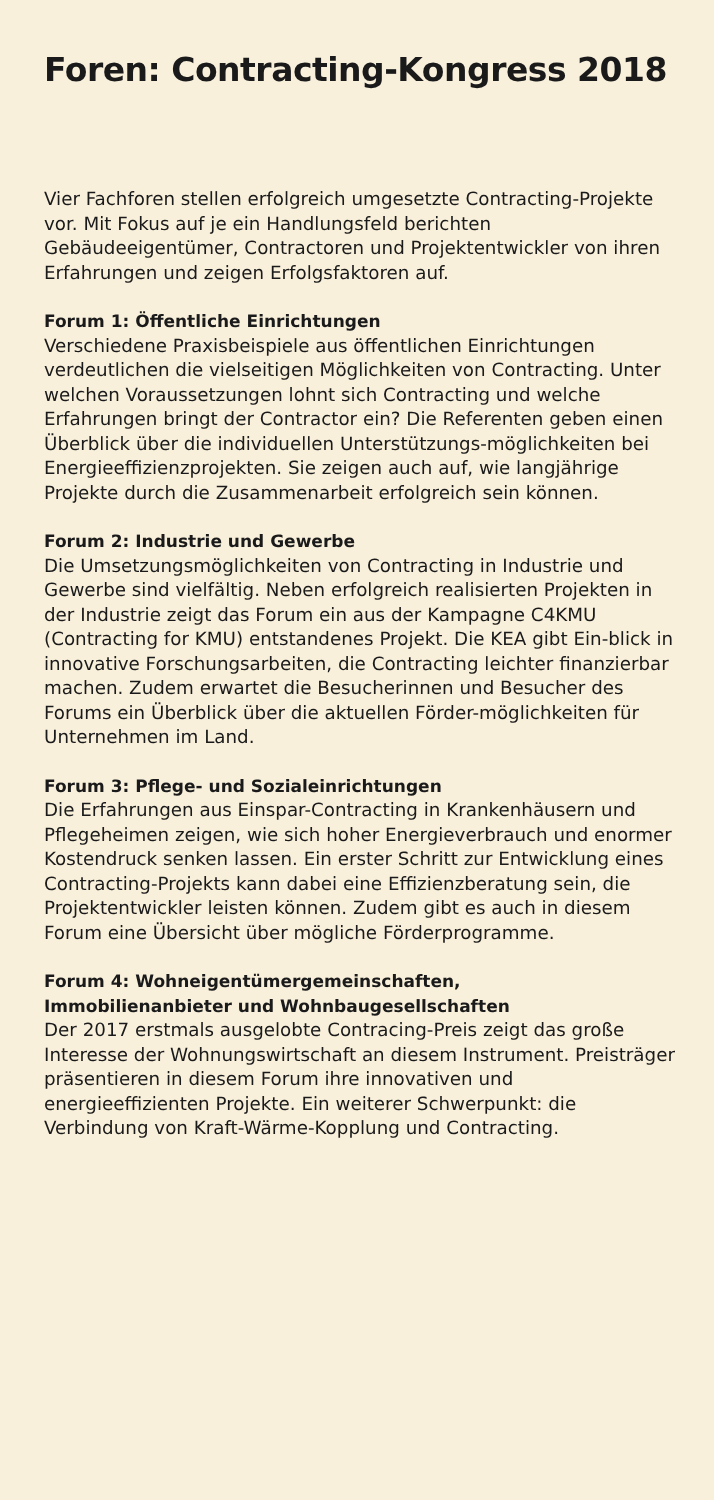Foren: Contracting-Kongress 2018
Vier Fachforen stellen erfolgreich umgesetzte Contracting-Projekte vor. Mit Fokus auf je ein Handlungsfeld berichten Gebäudeeigentümer, Contractoren und Projektentwickler von ihren Erfahrungen und zeigen Erfolgsfaktoren auf.
Forum 1: Öffentliche Einrichtungen
Verschiedene Praxisbeispiele aus öffentlichen Einrichtungen verdeutlichen die vielseitigen Möglichkeiten von Contracting. Unter welchen Voraussetzungen lohnt sich Contracting und welche Erfahrungen bringt der Contractor ein? Die Referenten geben einen Überblick über die individuellen Unterstützungs-möglichkeiten bei Energieeffizienzprojekten. Sie zeigen auch auf, wie langjährige Projekte durch die Zusammenarbeit erfolgreich sein können.
Forum 2: Industrie und Gewerbe
Die Umsetzungsmöglichkeiten von Contracting in Industrie und Gewerbe sind vielfältig. Neben erfolgreich realisierten Projekten in der Industrie zeigt das Forum ein aus der Kampagne C4KMU (Contracting for KMU) entstandenes Projekt. Die KEA gibt Ein-blick in innovative Forschungsarbeiten, die Contracting leichter finanzierbar machen. Zudem erwartet die Besucherinnen und Besucher des Forums ein Überblick über die aktuellen Förder-möglichkeiten für Unternehmen im Land.
Forum 3: Pflege- und Sozialeinrichtungen
Die Erfahrungen aus Einspar-Contracting in Krankenhäusern und Pflegeheimen zeigen, wie sich hoher Energieverbrauch und enormer Kostendruck senken lassen. Ein erster Schritt zur Entwicklung eines Contracting-Projekts kann dabei eine Effizienzberatung sein, die Projektentwickler leisten können. Zudem gibt es auch in diesem Forum eine Übersicht über mögliche Förderprogramme.
Forum 4: Wohneigentümergemeinschaften,
Immobilienanbieter und Wohnbaugesellschaften
Der 2017 erstmals ausgelobte Contracing-Preis zeigt das große Interesse der Wohnungswirtschaft an diesem Instrument. Preisträger präsentieren in diesem Forum ihre innovativen und energieeffizienten Projekte. Ein weiterer Schwerpunkt: die Verbindung von Kraft-Wärme-Kopplung und Contracting.